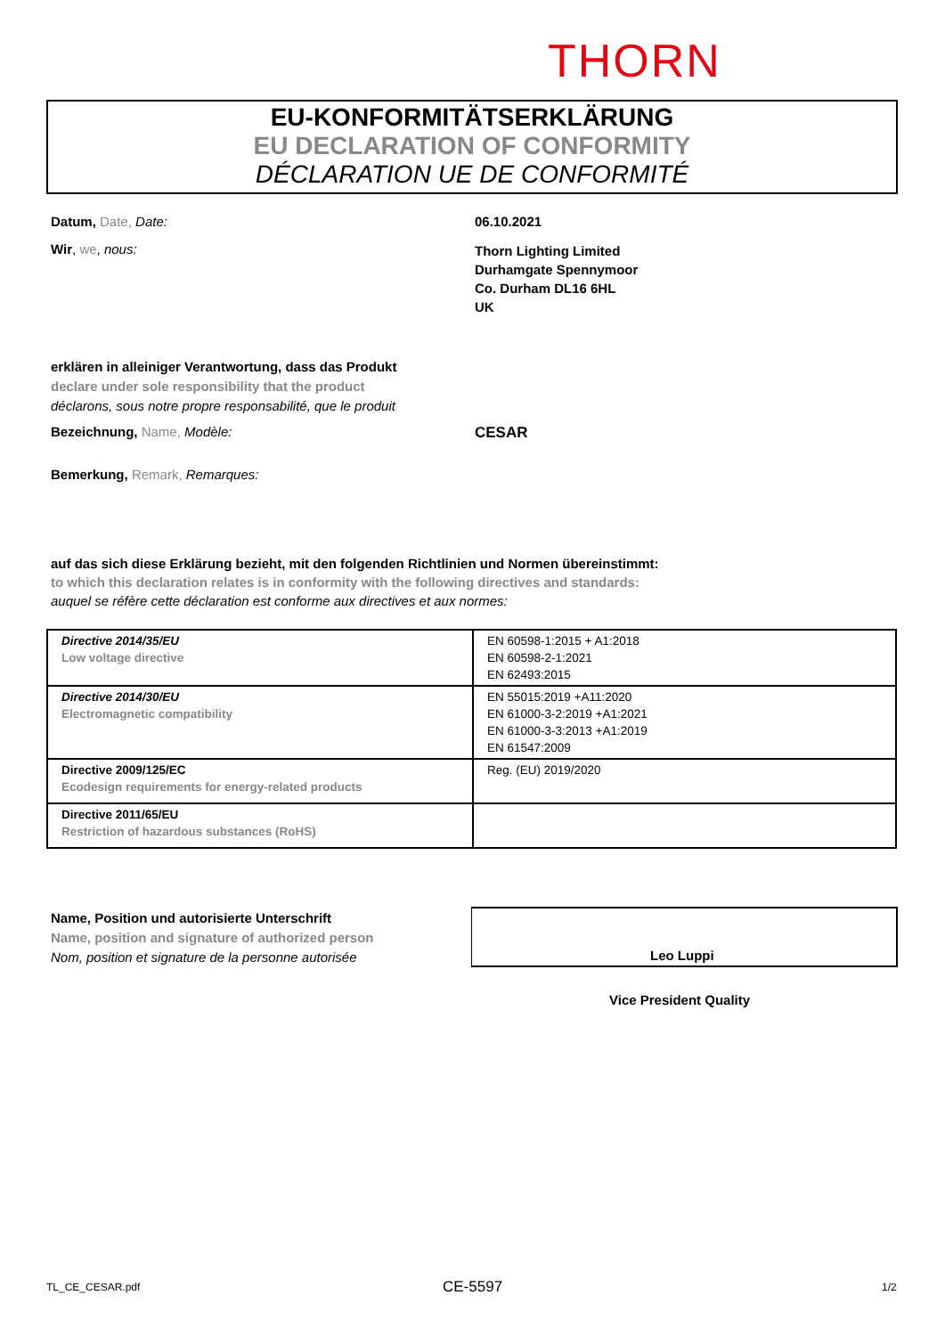THORN
EU-KONFORMITÄTSERKLÄRUNG
EU DECLARATION OF CONFORMITY
DÉCLARATION UE DE CONFORMITÉ
Datum, Date, Date: 06.10.2021
Wir, we, nous:
Thorn Lighting Limited
Durhamgate Spennymoor
Co. Durham DL16 6HL
UK
erklären in alleiniger Verantwortung, dass das Produkt
declare under sole responsibility that the product
déclarons, sous notre propre responsabilité, que le produit
Bezeichnung, Name, Modèle: CESAR
Bemerkung, Remark, Remarques:
auf das sich diese Erklärung bezieht, mit den folgenden Richtlinien und Normen übereinstimmt:
to which this declaration relates is in conformity with the following directives and standards:
auquel se réfère cette déclaration est conforme aux directives et aux normes:
| Directive 2014/35/EU Low voltage directive | EN 60598-1:2015 + A1:2018 EN 60598-2-1:2021 EN 62493:2015 |
| Directive 2014/30/EU Electromagnetic compatibility | EN 55015:2019 +A11:2020 EN 61000-3-2:2019 +A1:2021 EN 61000-3-3:2013 +A1:2019 EN 61547:2009 |
| Directive 2009/125/EC Ecodesign requirements for energy-related products | Reg. (EU) 2019/2020 |
| Directive 2011/65/EU Restriction of hazardous substances (RoHS) | |
Name, Position und autorisierte Unterschrift
Name, position and signature of authorized person
Nom, position et signature de la personne autorisée
Leo Luppi
Vice President Quality
TL_CE_CESAR.pdf CE-5597 1/2